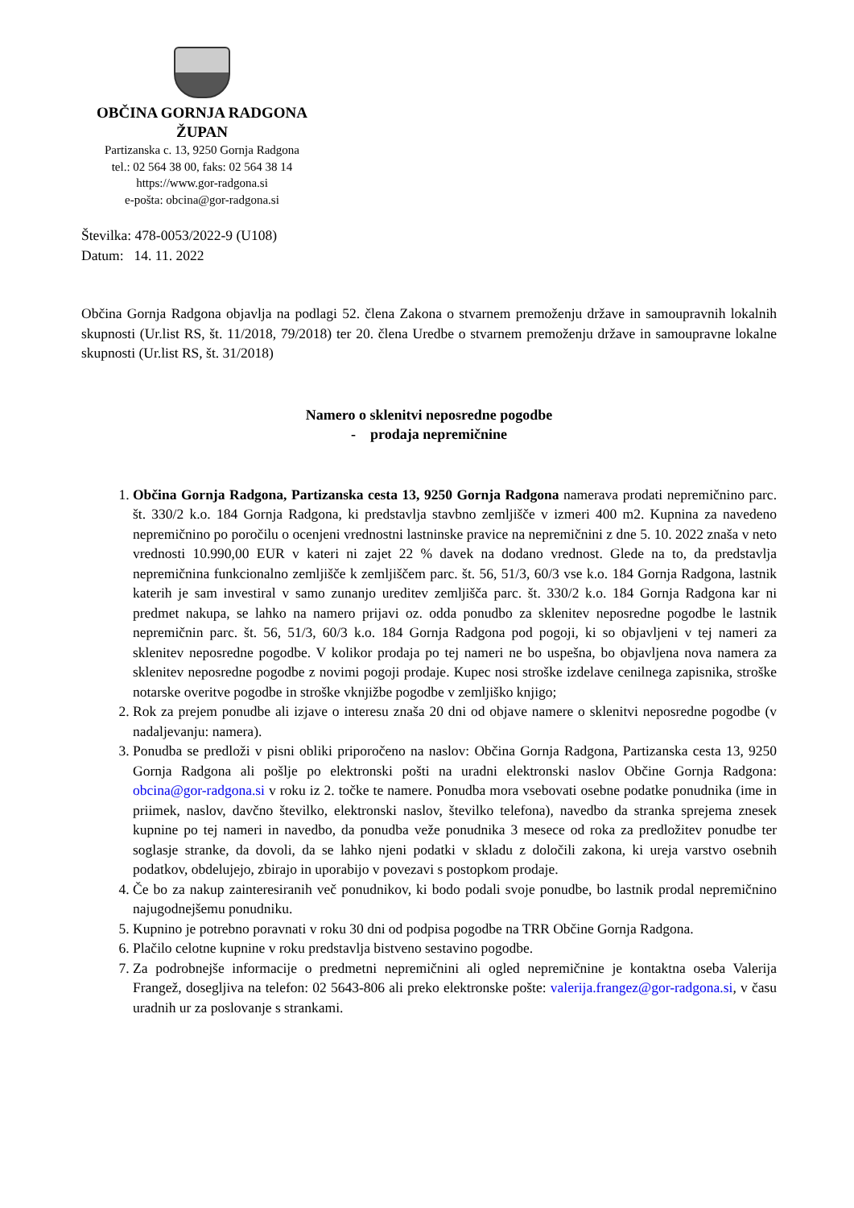OBČINA GORNJA RADGONA
ŽUPAN
Partizanska c. 13, 9250 Gornja Radgona
tel.: 02 564 38 00, faks: 02 564 38 14
https://www.gor-radgona.si
e-pošta: obcina@gor-radgona.si
Številka: 478-0053/2022-9 (U108)
Datum: 14. 11. 2022
Občina Gornja Radgona objavlja na podlagi 52. člena Zakona o stvarnem premoženju države in samoupravnih lokalnih skupnosti (Ur.list RS, št. 11/2018, 79/2018) ter 20. člena Uredbe o stvarnem premoženju države in samoupravne lokalne skupnosti (Ur.list RS, št. 31/2018)
Namero o sklenitvi neposredne pogodbe
- prodaja nepremičnine
1. Občina Gornja Radgona, Partizanska cesta 13, 9250 Gornja Radgona namerava prodati nepremičnino parc. št. 330/2 k.o. 184 Gornja Radgona, ki predstavlja stavbno zemljišče v izmeri 400 m2. Kupnina za navedeno nepremičnino po poročilu o ocenjeni vrednostni lastninske pravice na nepremičnini z dne 5. 10. 2022 znaša v neto vrednosti 10.990,00 EUR v kateri ni zajet 22 % davek na dodano vrednost. Glede na to, da predstavlja nepremičnina funkcionalno zemljišče k zemljiščem parc. št. 56, 51/3, 60/3 vse k.o. 184 Gornja Radgona, lastnik katerih je sam investiral v samo zunanjo ureditev zemljišča parc. št. 330/2 k.o. 184 Gornja Radgona kar ni predmet nakupa, se lahko na namero prijavi oz. odda ponudbo za sklenitev neposredne pogodbe le lastnik nepremičnin parc. št. 56, 51/3, 60/3 k.o. 184 Gornja Radgona pod pogoji, ki so objavljeni v tej nameri za sklenitev neposredne pogodbe. V kolikor prodaja po tej nameri ne bo uspešna, bo objavljena nova namera za sklenitev neposredne pogodbe z novimi pogoji prodaje. Kupec nosi stroške izdelave cenilnega zapisnika, stroške notarske overitve pogodbe in stroške vknjižbe pogodbe v zemljiško knjigo;
2. Rok za prejem ponudbe ali izjave o interesu znaša 20 dni od objave namere o sklenitvi neposredne pogodbe (v nadaljevanju: namera).
3. Ponudba se predloži v pisni obliki priporočeno na naslov: Občina Gornja Radgona, Partizanska cesta 13, 9250 Gornja Radgona ali pošlje po elektronski pošti na uradni elektronski naslov Občine Gornja Radgona: obcina@gor-radgona.si v roku iz 2. točke te namere. Ponudba mora vsebovati osebne podatke ponudnika (ime in priimek, naslov, davčno številko, elektronski naslov, številko telefona), navedbo da stranka sprejema znesek kupnine po tej nameri in navedbo, da ponudba veže ponudnika 3 mesece od roka za predložitev ponudbe ter soglasje stranke, da dovoli, da se lahko njeni podatki v skladu z določili zakona, ki ureja varstvo osebnih podatkov, obdelujejo, zbirajo in uporabijo v povezavi s postopkom prodaje.
4. Če bo za nakup zainteresiranih več ponudnikov, ki bodo podali svoje ponudbe, bo lastnik prodal nepremičnino najugodnejšemu ponudniku.
5. Kupnino je potrebno poravnati v roku 30 dni od podpisa pogodbe na TRR Občine Gornja Radgona.
6. Plačilo celotne kupnine v roku predstavlja bistveno sestavino pogodbe.
7. Za podrobnejše informacije o predmetni nepremičnini ali ogled nepremičnine je kontaktna oseba Valerija Frangež, dosegljiva na telefon: 02 5643-806 ali preko elektronske pošte: valerija.frangez@gor-radgona.si, v času uradnih ur za poslovanje s strankami.